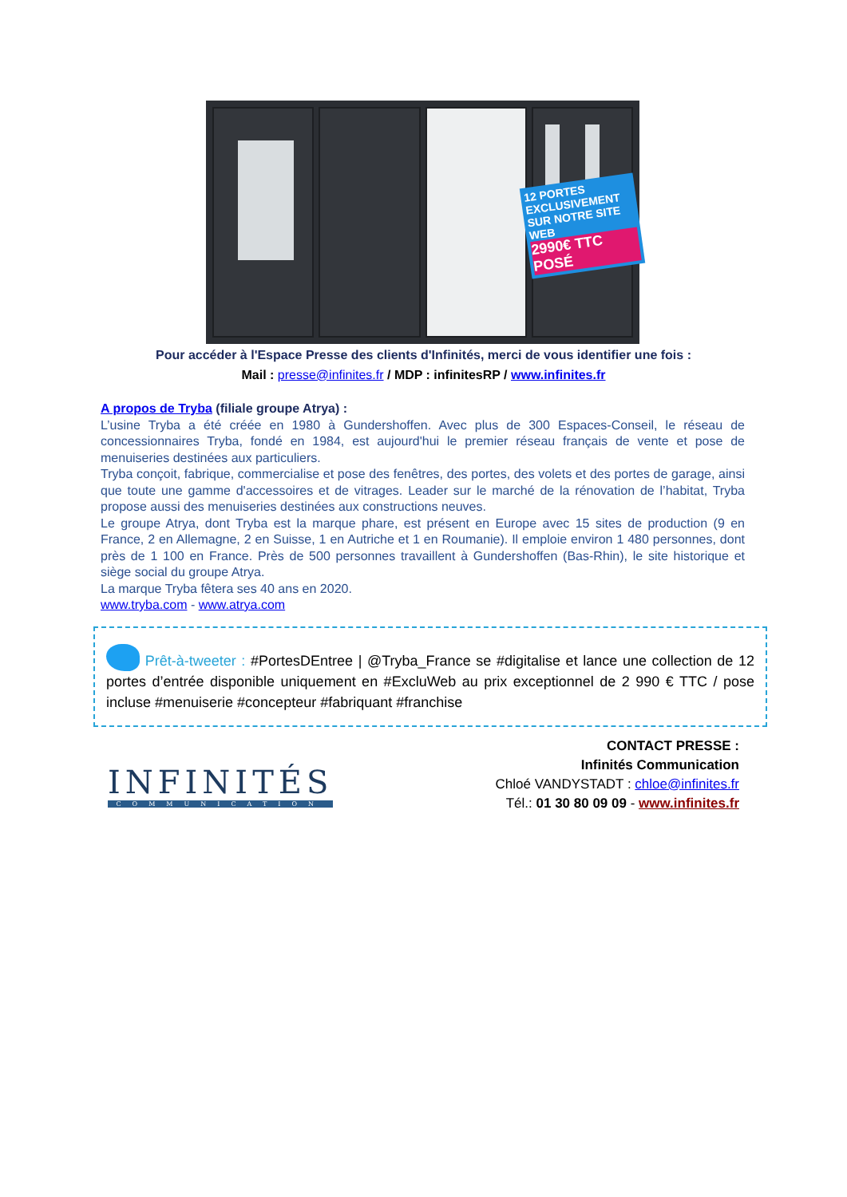12 PORTES
EXCLUSIVEMENT SUR NOTRE SITE WEB
2990€ TTC POSÉ
Pour accéder à l'Espace Presse des clients d'Infinités, merci de vous identifier une fois :
Mail : presse@infinites.fr / MDP : infinitesRP / www.infinites.fr
A propos de Tryba (filiale groupe Atrya) :
L’usine Tryba a été créée en 1980 à Gundershoffen. Avec plus de 300 Espaces-Conseil, le réseau de concessionnaires Tryba, fondé en 1984, est aujourd'hui le premier réseau français de vente et pose de menuiseries destinées aux particuliers.
Tryba conçoit, fabrique, commercialise et pose des fenêtres, des portes, des volets et des portes de garage, ainsi que toute une gamme d'accessoires et de vitrages. Leader sur le marché de la rénovation de l’habitat, Tryba propose aussi des menuiseries destinées aux constructions neuves.
Le groupe Atrya, dont Tryba est la marque phare, est présent en Europe avec 15 sites de production (9 en France, 2 en Allemagne, 2 en Suisse, 1 en Autriche et 1 en Roumanie). Il emploie environ 1 480 personnes, dont près de 1 100 en France. Près de 500 personnes travaillent à Gundershoffen (Bas-Rhin), le site historique et siège social du groupe Atrya.
La marque Tryba fêtera ses 40 ans en 2020.
www.tryba.com - www.atrya.com
Prêt-à-tweeter : #PortesDEntree | @Tryba_France se #digitalise et lance une collection de 12 portes d’entrée disponible uniquement en #ExcluWeb au prix exceptionnel de 2 990 € TTC / pose incluse #menuiserie #concepteur #fabriquant #franchise
INFINITÉS
COMMUNICATION
CONTACT PRESSE :
Infinités Communication
Chloé VANDYSTADT : chloe@infinites.fr
Tél.: 01 30 80 09 09 - www.infinites.fr